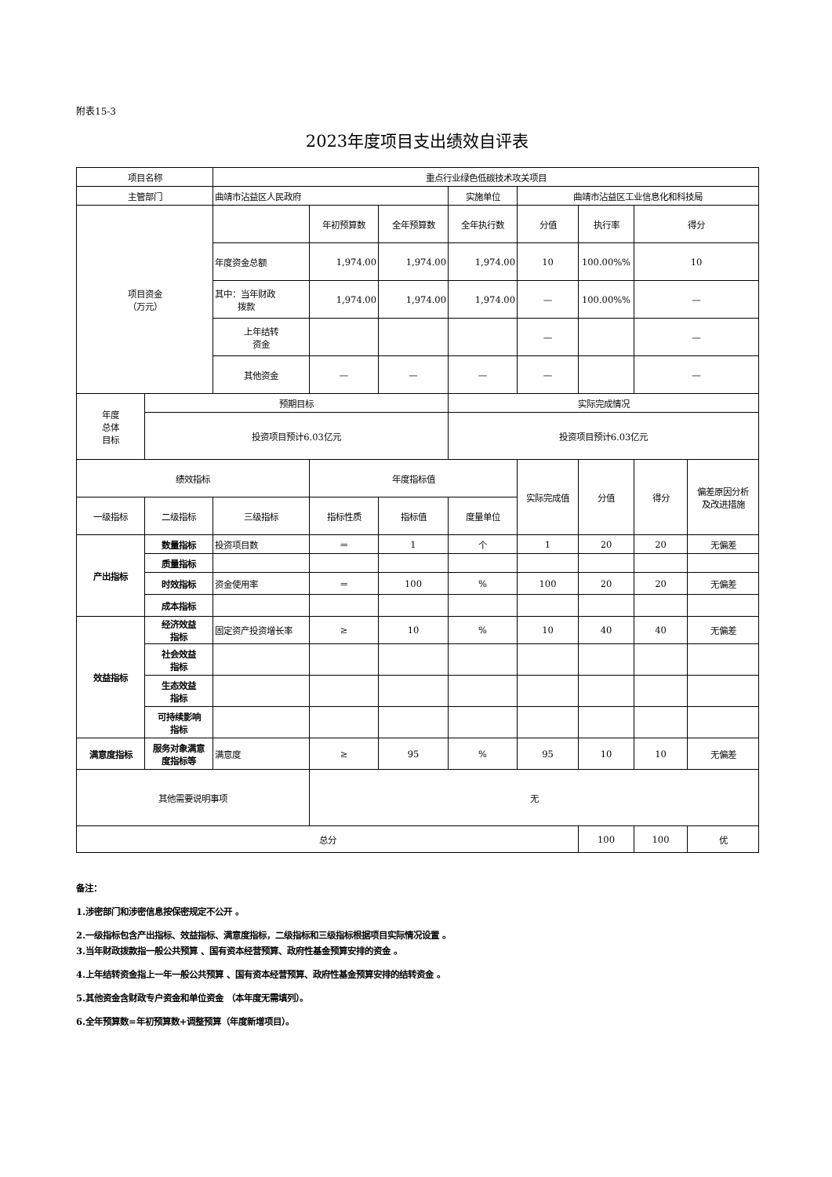附表15-3
2023年度项目支出绩效自评表
| 项目名称 | | 重点行业绿色低碳技术攻关项目 | | | | | | | |
| 主管部门 | | 曲靖市沾益区人民政府 | | | 实施单位 | 曲靖市沾益区工业信息化和科技局 | | | |
| 项目资金 （万元） | | | 年初预算数 | 全年预算数 | 全年执行数 | 分值 | 执行率 | 得分 | |
| | | 年度资金总额 | 1,974.00 | 1,974.00 | 1,974.00 | 10 | 100.00%% | 10 | |
| | | 其中：当年财政 拨款 | 1,974.00 | 1,974.00 | 1,974.00 | — | 100.00%% | — | |
| | | 上年结转 资金 | | | | — | | — | |
| | | 其他资金 | — | — | — | — | | — | |
| 年度 总体 目标 | 预期目标 | | | | 实际完成情况 | | | | |
| | 投资项目预计6.03亿元 | | | | 投资项目预计6.03亿元 | | | | |
| 绩效指标 | | | 年度指标值 | | | 实际完成值 | 分值 | 得分 | 偏差原因分析 及改进措施 |
| 一级指标 | 二级指标 | 三级指标 | 指标性质 | 指标值 | 度量单位 | | | | |
| 产出指标 | 数量指标 | 投资项目数 | ＝ | 1 | 个 | 1 | 20 | 20 | 无偏差 |
| | 质量指标 | | | | | | | | |
| | 时效指标 | 资金使用率 | ＝ | 100 | % | 100 | 20 | 20 | 无偏差 |
| | 成本指标 | | | | | | | | |
| 效益指标 | 经济效益 指标 | 固定资产投资增长率 | ≥ | 10 | % | 10 | 40 | 40 | 无偏差 |
| | 社会效益 指标 | | | | | | | | |
| | 生态效益 指标 | | | | | | | | |
| | 可持续影响 指标 | | | | | | | | |
| 满意度指标 | 服务对象满意 度指标等 | 满意度 | ≥ | 95 | % | 95 | 10 | 10 | 无偏差 |
| 其他需要说明事项 | | | 无 | | | | | | |
| 总分 | | | | | | | 100 | 100 | 优 |
备注：
1.涉密部门和涉密信息按保密规定不公开 。
2.一级指标包含产出指标、效益指标、满意度指标，二级指标和三级指标根据项目实际情况设置 。
3.当年财政拨款指一般公共预算 、国有资本经营预算、政府性基金预算安排的资金 。
4.上年结转资金指上一年一般公共预算 、国有资本经营预算、政府性基金预算安排的结转资金 。
5.其他资金含财政专户资金和单位资金 （本年度无需填列）。
6.全年预算数=年初预算数+调整预算（年度新增项目）。